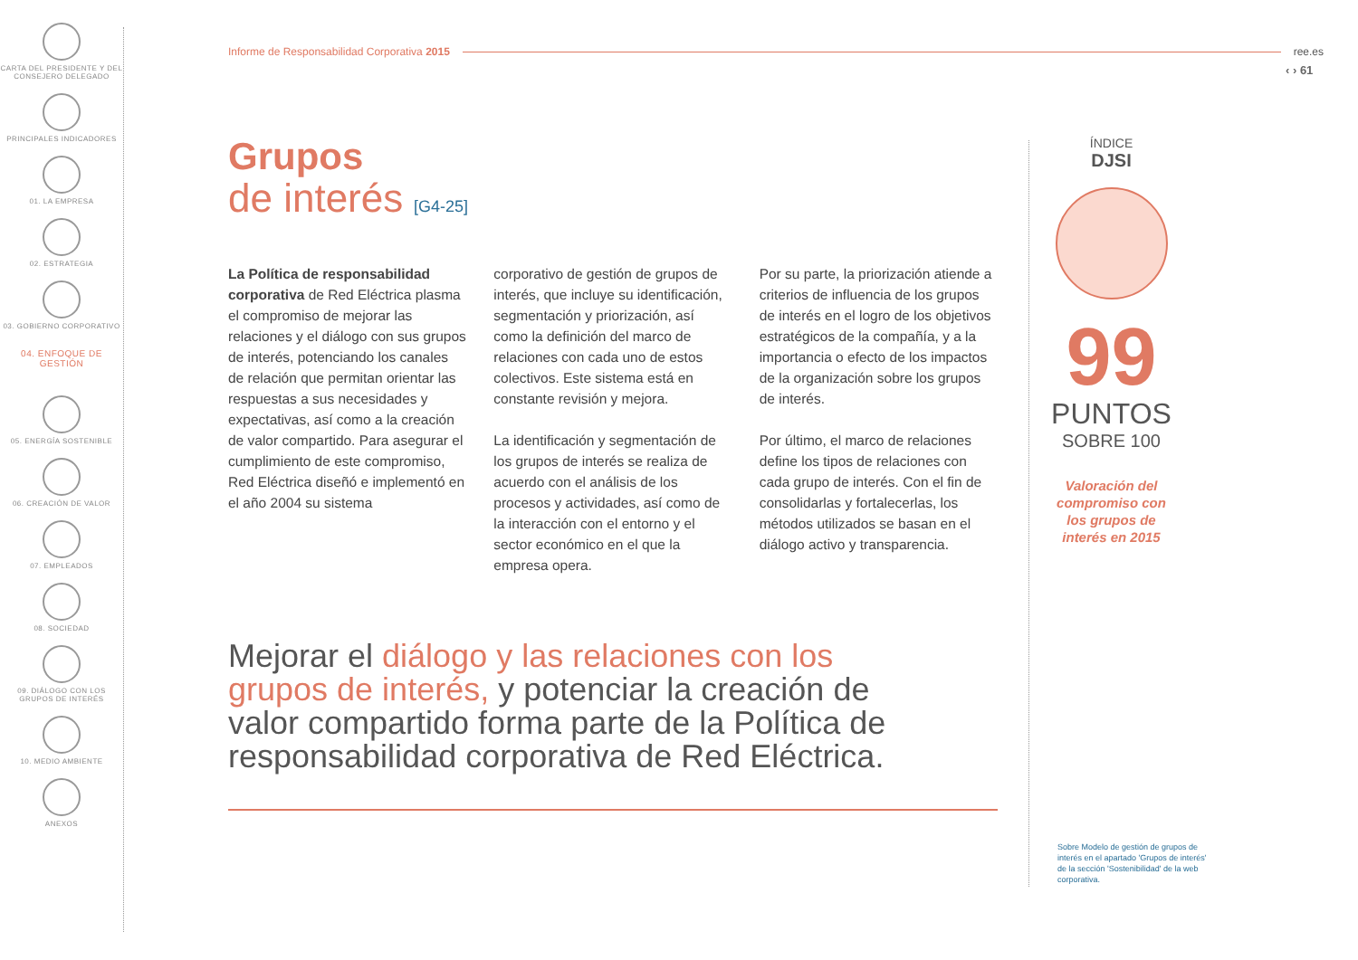CARTA DEL PRESIDENTE Y DEL CONSEJERO DELEGADO
PRINCIPALES INDICADORES
01. LA EMPRESA
02. ESTRATEGIA
03. GOBIERNO CORPORATIVO
04. ENFOQUE DE GESTIÓN
05. ENERGÍA SOSTENIBLE
06. CREACIÓN DE VALOR
07. EMPLEADOS
08. SOCIEDAD
09. DIÁLOGO CON LOS GRUPOS DE INTERÉS
10. MEDIO AMBIENTE
ANEXOS
Informe de Responsabilidad Corporativa 2015 ree.es
‹ › 61
Grupos
de interés [G4-25]
La Política de responsabilidad corporativa de Red Eléctrica plasma el compromiso de mejorar las relaciones y el diálogo con sus grupos de interés, potenciando los canales de relación que permitan orientar las respuestas a sus necesidades y expectativas, así como a la creación de valor compartido. Para asegurar el cumplimiento de este compromiso, Red Eléctrica diseñó e implementó en el año 2004 su sistema
corporativo de gestión de grupos de interés, que incluye su identificación, segmentación y priorización, así como la definición del marco de relaciones con cada uno de estos colectivos. Este sistema está en constante revisión y mejora.
La identificación y segmentación de los grupos de interés se realiza de acuerdo con el análisis de los procesos y actividades, así como de la interacción con el entorno y el sector económico en el que la empresa opera.
Por su parte, la priorización atiende a criterios de influencia de los grupos de interés en el logro de los objetivos estratégicos de la compañía, y a la importancia o efecto de los impactos de la organización sobre los grupos de interés.
Por último, el marco de relaciones define los tipos de relaciones con cada grupo de interés. Con el fin de consolidarlas y fortalecerlas, los métodos utilizados se basan en el diálogo activo y transparencia.
Mejorar el diálogo y las relaciones con los grupos de interés, y potenciar la creación de valor compartido forma parte de la Política de responsabilidad corporativa de Red Eléctrica.
ÍNDICE
DJSI
99
PUNTOS
SOBRE 100
Valoración del compromiso con los grupos de interés en 2015
Sobre Modelo de gestión de grupos de interés en el apartado 'Grupos de interés' de la sección 'Sostenibilidad' de la web corporativa.